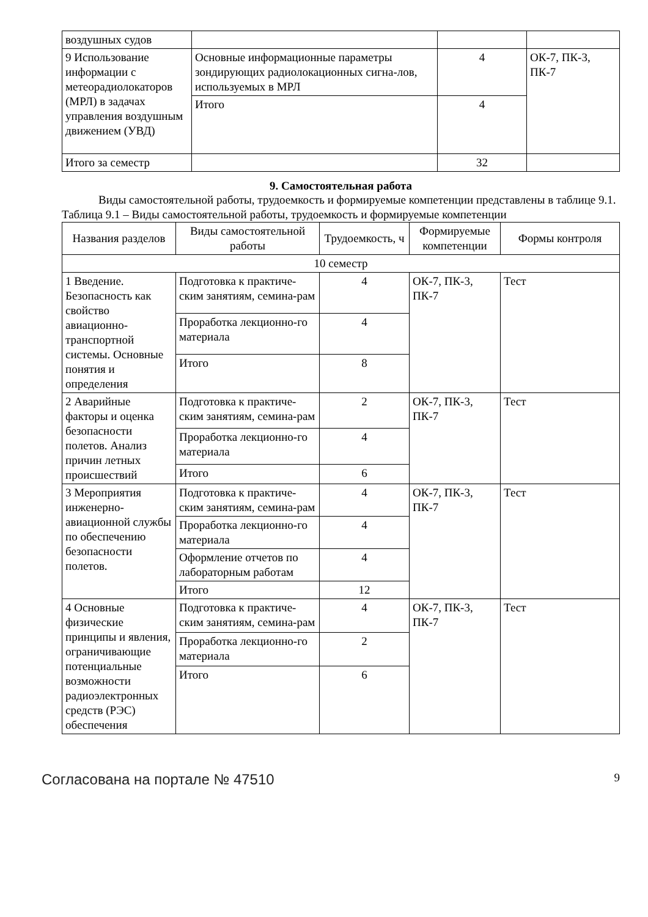| воздушных судов | | | |
| 9 Использование информации с метеорадиолокаторов (МРЛ) в задачах управления воздушным движением (УВД) | Основные информационные параметры зондирующих радиолокационных сигна-лов, используемых в МРЛ | 4 | ОК-7, ПК-3, ПК-7 |
| | Итого | 4 | |
| Итого за семестр | | 32 | |
9. Самостоятельная работа
Виды самостоятельной работы, трудоемкость и формируемые компетенции представлены в таблице 9.1.
Таблица 9.1 – Виды самостоятельной работы, трудоемкость и формируемые компетенции
| Названия разделов | Виды самостоятельной работы | Трудоемкость, ч | Формируемые компетенции | Формы контроля |
| --- | --- | --- | --- | --- |
| 10 семестр | | | | |
| 1 Введение. Безопасность как свойство авиационно-транспортной системы. Основные понятия и определения | Подготовка к практиче-ским занятиям, семина-рам | 4 | ОК-7, ПК-3, ПК-7 | Тест |
| | Проработка лекционно-го материала | 4 | | |
| | Итого | 8 | | |
| 2 Аварийные факторы и оценка безопасности полетов. Анализ причин летных происшествий | Подготовка к практиче-ским занятиям, семина-рам | 2 | ОК-7, ПК-3, ПК-7 | Тест |
| | Проработка лекционно-го материала | 4 | | |
| | Итого | 6 | | |
| 3 Мероприятия инженерно-авиационной службы по обеспечению безопасности полетов. | Подготовка к практиче-ским занятиям, семина-рам | 4 | ОК-7, ПК-3, ПК-7 | Тест |
| | Проработка лекционно-го материала | 4 | | |
| | Оформление отчетов по лабораторным работам | 4 | | |
| | Итого | 12 | | |
| 4 Основные физические принципы и явления, ограничивающие потенциальные возможности радиоэлектронных средств (РЭС) обеспечения | Подготовка к практиче-ским занятиям, семина-рам | 4 | ОК-7, ПК-3, ПК-7 | Тест |
| | Проработка лекционно-го материала | 2 | | |
| | Итого | 6 | | |
Согласована на портале № 47510 9